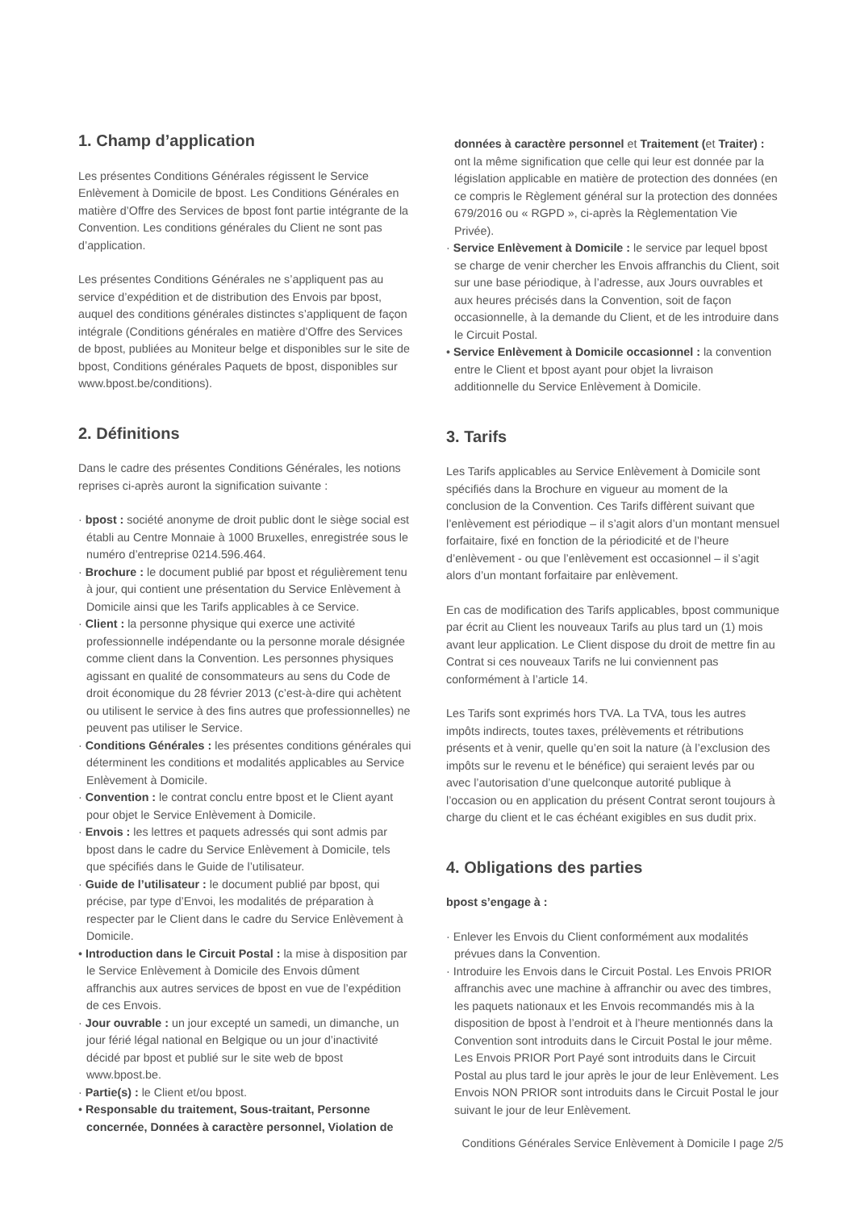1. Champ d’application
Les présentes Conditions Générales régissent le Service Enlèvement à Domicile de bpost. Les Conditions Générales en matière d’Offre des Services de bpost font partie intégrante de la Convention. Les conditions générales du Client ne sont pas d’application.
Les présentes Conditions Générales ne s’appliquent pas au service d’expédition et de distribution des Envois par bpost, auquel des conditions générales distinctes s’appliquent de façon intégrale (Conditions générales en matière d’Offre des Services de bpost, publiées au Moniteur belge et disponibles sur le site de bpost, Conditions générales Paquets de bpost, disponibles sur www.bpost.be/conditions).
2. Définitions
Dans le cadre des présentes Conditions Générales, les notions reprises ci-après auront la signification suivante :
· bpost : société anonyme de droit public dont le siège social est établi au Centre Monnaie à 1000 Bruxelles, enregistrée sous le numéro d’entreprise 0214.596.464.
· Brochure : le document publié par bpost et régulièrement tenu à jour, qui contient une présentation du Service Enlèvement à Domicile ainsi que les Tarifs applicables à ce Service.
· Client : la personne physique qui exerce une activité professionnelle indépendante ou la personne morale désignée comme client dans la Convention. Les personnes physiques agissant en qualité de consommateurs au sens du Code de droit économique du 28 février 2013 (c’est-à-dire qui achètent ou utilisent le service à des fins autres que professionnelles) ne peuvent pas utiliser le Service.
· Conditions Générales : les présentes conditions générales qui déterminent les conditions et modalités applicables au Service Enlèvement à Domicile.
· Convention : le contrat conclu entre bpost et le Client ayant pour objet le Service Enlèvement à Domicile.
· Envois : les lettres et paquets adressés qui sont admis par bpost dans le cadre du Service Enlèvement à Domicile, tels que spécifiés dans le Guide de l’utilisateur.
· Guide de l’utilisateur : le document publié par bpost, qui précise, par type d’Envoi, les modalités de préparation à respecter par le Client dans le cadre du Service Enlèvement à Domicile.
• Introduction dans le Circuit Postal : la mise à disposition par le Service Enlèvement à Domicile des Envois dûment affranchis aux autres services de bpost en vue de l’expédition de ces Envois.
· Jour ouvrable : un jour excepté un samedi, un dimanche, un jour férié légal national en Belgique ou un jour d’inactivité décidé par bpost et publié sur le site web de bpost www.bpost.be.
· Partie(s) : le Client et/ou bpost.
• Responsable du traitement, Sous-traitant, Personne concernée, Données à caractère personnel, Violation de
données à caractère personnel et Traitement (et Traiter) : ont la même signification que celle qui leur est donnée par la législation applicable en matière de protection des données (en ce compris le Règlement général sur la protection des données 679/2016 ou « RGPD », ci-après la Règlementation Vie Privée).
· Service Enlèvement à Domicile : le service par lequel bpost se charge de venir chercher les Envois affranchis du Client, soit sur une base périodique, à l’adresse, aux Jours ouvrables et aux heures précisés dans la Convention, soit de façon occasionnelle, à la demande du Client, et de les introduire dans le Circuit Postal.
• Service Enlèvement à Domicile occasionnel : la convention entre le Client et bpost ayant pour objet la livraison additionnelle du Service Enlèvement à Domicile.
3. Tarifs
Les Tarifs applicables au Service Enlèvement à Domicile sont spécifiés dans la Brochure en vigueur au moment de la conclusion de la Convention. Ces Tarifs diffèrent suivant que l’enlèvement est périodique – il s’agit alors d’un montant mensuel forfaitaire, fixé en fonction de la périodicité et de l’heure d’enlèvement - ou que l’enlèvement est occasionnel – il s’agit alors d’un montant forfaitaire par enlèvement.
En cas de modification des Tarifs applicables, bpost communique par écrit au Client les nouveaux Tarifs au plus tard un (1) mois avant leur application. Le Client dispose du droit de mettre fin au Contrat si ces nouveaux Tarifs ne lui conviennent pas conformément à l’article 14.
Les Tarifs sont exprimés hors TVA. La TVA, tous les autres impôts indirects, toutes taxes, prélèvements et rétributions présents et à venir, quelle qu’en soit la nature (à l’exclusion des impôts sur le revenu et le bénéfice) qui seraient levés par ou avec l’autorisation d’une quelconque autorité publique à l’occasion ou en application du présent Contrat seront toujours à charge du client et le cas échéant exigibles en sus dudit prix.
4. Obligations des parties
bpost s’engage à :
· Enlever les Envois du Client conformément aux modalités prévues dans la Convention.
· Introduire les Envois dans le Circuit Postal. Les Envois PRIOR affranchis avec une machine à affranchir ou avec des timbres, les paquets nationaux et les Envois recommandés mis à la disposition de bpost à l’endroit et à l’heure mentionnés dans la Convention sont introduits dans le Circuit Postal le jour même. Les Envois PRIOR Port Payé sont introduits dans le Circuit Postal au plus tard le jour après le jour de leur Enlèvement. Les Envois NON PRIOR sont introduits dans le Circuit Postal le jour suivant le jour de leur Enlèvement.
Conditions Générales Service Enlèvement à Domicile I page 2/5